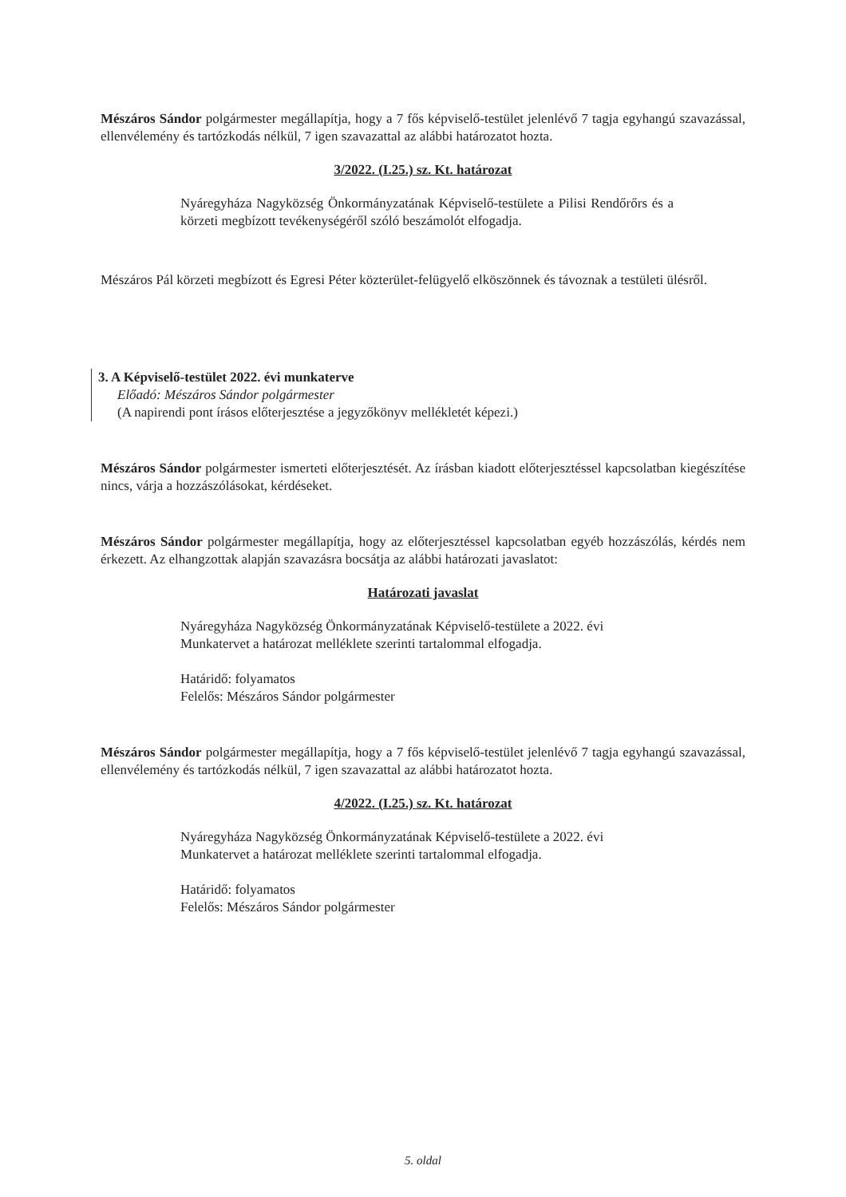Mészáros Sándor polgármester megállapítja, hogy a 7 fős képviselő-testület jelenlévő 7 tagja egyhangú szavazással, ellenvélemény és tartózkodás nélkül, 7 igen szavazattal az alábbi határozatot hozta.
3/2022. (I.25.) sz. Kt. határozat
Nyáregyháza Nagyközség Önkormányzatának Képviselő-testülete a Pilisi Rendőrőrs és a körzeti megbízott tevékenységéről szóló beszámolót elfogadja.
Mészáros Pál körzeti megbízott és Egresi Péter közterület-felügyelő elköszönnek és távoznak a testületi ülésről.
3. A Képviselő-testület 2022. évi munkaterve
Előadó: Mészáros Sándor polgármester
(A napirendi pont írásos előterjesztése a jegyzőkönyv mellékletét képezi.)
Mészáros Sándor polgármester ismerteti előterjesztését. Az írásban kiadott előterjesztéssel kapcsolatban kiegészítése nincs, várja a hozzászólásokat, kérdéseket.
Mészáros Sándor polgármester megállapítja, hogy az előterjesztéssel kapcsolatban egyéb hozzászólás, kérdés nem érkezett. Az elhangzottak alapján szavazásra bocsátja az alábbi határozati javaslatot:
Határozati javaslat
Nyáregyháza Nagyközség Önkormányzatának Képviselő-testülete a 2022. évi Munkatervet a határozat melléklete szerinti tartalommal elfogadja.
Határidő: folyamatos
Felelős: Mészáros Sándor polgármester
Mészáros Sándor polgármester megállapítja, hogy a 7 fős képviselő-testület jelenlévő 7 tagja egyhangú szavazással, ellenvélemény és tartózkodás nélkül, 7 igen szavazattal az alábbi határozatot hozta.
4/2022. (I.25.) sz. Kt. határozat
Nyáregyháza Nagyközség Önkormányzatának Képviselő-testülete a 2022. évi Munkatervet a határozat melléklete szerinti tartalommal elfogadja.
Határidő: folyamatos
Felelős: Mészáros Sándor polgármester
5. oldal